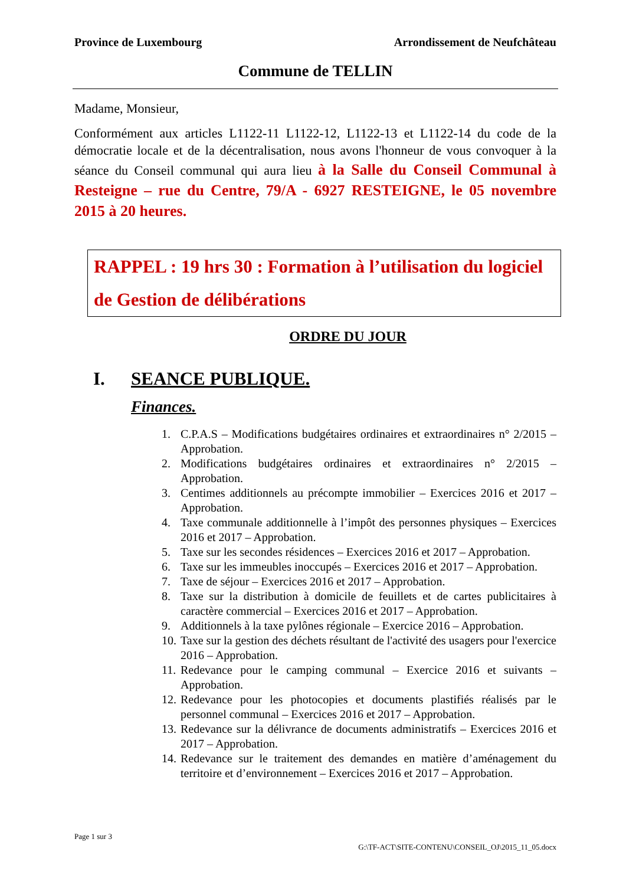Province de Luxembourg Arrondissement de Neufchâteau
Commune de TELLIN
Madame, Monsieur,
Conformément aux articles L1122-11 L1122-12, L1122-13 et L1122-14 du code de la démocratie locale et de la décentralisation, nous avons l'honneur de vous convoquer à la séance du Conseil communal qui aura lieu à la Salle du Conseil Communal à Resteigne – rue du Centre, 79/A - 6927 RESTEIGNE, le 05 novembre 2015 à 20 heures.
RAPPEL : 19 hrs 30 : Formation à l’utilisation du logiciel de Gestion de délibérations
ORDRE DU JOUR
I. SEANCE PUBLIQUE.
Finances.
1. C.P.A.S – Modifications budgétaires ordinaires et extraordinaires n° 2/2015 – Approbation.
2. Modifications budgétaires ordinaires et extraordinaires n° 2/2015 – Approbation.
3. Centimes additionnels au précompte immobilier – Exercices 2016 et 2017 – Approbation.
4. Taxe communale additionnelle à l’impôt des personnes physiques – Exercices 2016 et 2017 – Approbation.
5. Taxe sur les secondes résidences – Exercices 2016 et 2017 – Approbation.
6. Taxe sur les immeubles inoccupés – Exercices 2016 et 2017 – Approbation.
7. Taxe de séjour – Exercices 2016 et 2017 – Approbation.
8. Taxe sur la distribution à domicile de feuillets et de cartes publicitaires à caractère commercial – Exercices 2016 et 2017 – Approbation.
9. Additionnels à la taxe pylônes régionale – Exercice 2016 – Approbation.
10. Taxe sur la gestion des déchets résultant de l'activité des usagers pour l'exercice 2016 – Approbation.
11. Redevance pour le camping communal – Exercice 2016 et suivants – Approbation.
12. Redevance pour les photocopies et documents plastifiés réalisés par le personnel communal – Exercices 2016 et 2017 – Approbation.
13. Redevance sur la délivrance de documents administratifs – Exercices 2016 et 2017 – Approbation.
14. Redevance sur le traitement des demandes en matière d’aménagement du territoire et d’environnement – Exercices 2016 et 2017 – Approbation.
Page 1 sur 3
G:\TF-ACT\SITE-CONTENU\CONSEIL_OJ\2015_11_05.docx